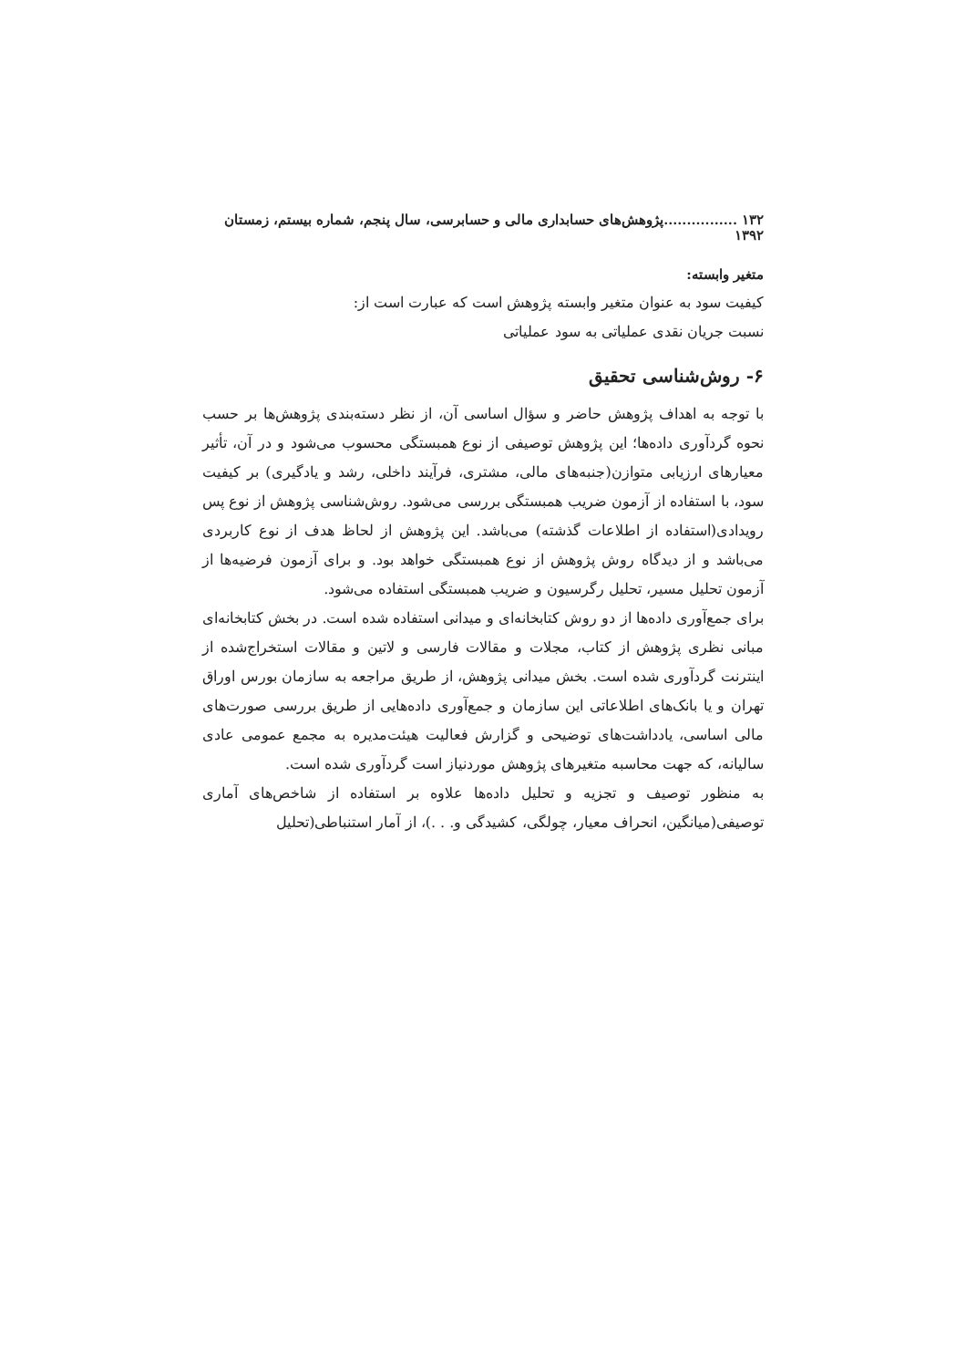۱۳۲ ................پژوهش‌های حسابداری مالی و حسابرسی، سال پنجم، شماره بیستم، زمستان ۱۳۹۲
متغیر وابسته:
کیفیت سود به عنوان متغیر وابسته پژوهش است که عبارت است از:
نسبت جریان نقدی عملیاتی به سود عملیاتی
۶- روش‌شناسی تحقیق
با توجه به اهداف پژوهش حاضر و سؤال اساسی آن، از نظر دسته‌بندی پژوهش‌ها بر حسب نحوه گردآوری داده‌ها؛ این پژوهش توصیفی از نوع همبستگی محسوب می‌شود و در آن، تأثیر معیارهای ارزیابی متوازن(جنبه‌های مالی، مشتری، فرآیند داخلی، رشد و یادگیری) بر کیفیت سود، با استفاده از آزمون ضریب همبستگی بررسی می‌شود. روش‌شناسی پژوهش از نوع پس رویدادی(استفاده از اطلاعات گذشته) می‌باشد. این پژوهش از لحاظ هدف از نوع کاربردی می‌باشد و از دیدگاه روش پژوهش از نوع همبستگی خواهد بود. و برای آزمون فرضیه‌ها از آزمون تحلیل مسیر، تحلیل رگرسیون و ضریب همبستگی استفاده می‌شود.
برای جمع‌آوری داده‌ها از دو روش کتابخانه‌ای و میدانی استفاده شده است. در بخش کتابخانه‌ای مبانی نظری پژوهش از کتاب، مجلات و مقالات فارسی و لاتین و مقالات استخراج‌شده از اینترنت گردآوری شده است. بخش میدانی پژوهش، از طریق مراجعه به سازمان بورس اوراق تهران و یا بانک‌های اطلاعاتی این سازمان و جمع‌آوری داده‌هایی از طریق بررسی صورت‌های مالی اساسی، یادداشت‌های توضیحی و گزارش فعالیت هیئت‌مدیره به مجمع عمومی عادی سالیانه، که جهت محاسبه متغیرهای پژوهش موردنیاز است گردآوری شده است.
به منظور توصیف و تجزیه و تحلیل داده‌ها علاوه بر استفاده از شاخص‌های آماری توصیفی(میانگین، انحراف معیار، چولگی، کشیدگی و. . .)، از آمار استنباطی(تحلیل